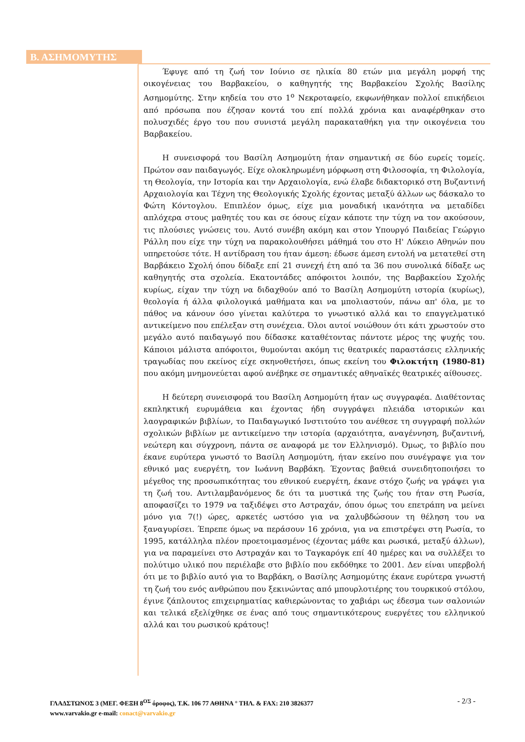Β. ΑΣΗΜΟΜΥΤΗΣ
Έφυγε από τη ζωή τον Ιούνιο σε ηλικία 80 ετών μια μεγάλη μορφή της οικογένειας του Βαρβακείου, ο καθηγητής της Βαρβακείου Σχολής Βασίλης Ασημομύτης. Στην κηδεία του στο 1<sup>ο</sup> Νεκροταφείο, εκφωνήθηκαν πολλοί επικήδειοι από πρόσωπα που έζησαν κοντά του επί πολλά χρόνια και αναφέρθηκαν στο πολυσχιδές έργο του που συνιστά μεγάλη παρακαταθήκη για την οικογένεια του Βαρβακείου.
Η συνεισφορά του Βασίλη Ασημομύτη ήταν σημαντική σε δύο ευρείς τομείς. Πρώτον σαν παιδαγωγός. Είχε ολοκληρωμένη μόρφωση στη Φιλοσοφία, τη Φιλολογία, τη Θεολογία, την Ιστορία και την Αρχαιολογία, ενώ έλαβε διδακτορικό στη Βυζαντινή Αρχαιολογία και Τέχνη της Θεολογικής Σχολής έχοντας μεταξύ άλλων ως δάσκαλο το Φώτη Κόντογλου. Επιπλέον όμως, είχε μια μοναδική ικανότητα να μεταδίδει απλόχερα στους μαθητές του και σε όσους είχαν κάποτε την τύχη να τον ακούσουν, τις πλούσιες γνώσεις του. Αυτό συνέβη ακόμη και στον Υπουργό Παιδείας Γεώργιο Ράλλη που είχε την τύχη να παρακολουθήσει μάθημά του στο Η' Λύκειο Αθηνών που υπηρετούσε τότε. Η αντίδραση του ήταν άμεση: έδωσε άμεση εντολή να μετατεθεί στη Βαρβάκειο Σχολή όπου δίδαξε επί 21 συνεχή έτη από τα 36 που συνολικά δίδαξε ως καθηγητής στα σχολεία. Εκατοντάδες απόφοιτοι λοιπόν, της Βαρβακείου Σχολής κυρίως, είχαν την τύχη να διδαχθούν από το Βασίλη Ασημομύτη ιστορία (κυρίως), θεολογία ή άλλα φιλολογικά μαθήματα και να μπολιαστούν, πάνω απ' όλα, με το πάθος να κάνουν όσο γίνεται καλύτερα το γνωστικό αλλά και το επαγγελματικό αντικείμενο που επέλεξαν στη συνέχεια. Όλοι αυτοί νοιώθουν ότι κάτι χρωστούν στο μεγάλο αυτό παιδαγωγό που δίδασκε καταθέτοντας πάντοτε μέρος της ψυχής του. Κάποιοι μάλιστα απόφοιτοι, θυμούνται ακόμη τις θεατρικές παραστάσεις ελληνικής τραγωδίας που εκείνος είχε σκηνοθετήσει, όπως εκείνη του Φιλοκτήτη (1980-81) που ακόμη μνημονεύεται αφού ανέβηκε σε σημαντικές αθηναϊκές θεατρικές αίθουσες.
Η δεύτερη συνεισφορά του Βασίλη Ασημομύτη ήταν ως συγγραφέα. Διαθέτοντας εκπληκτική ευρυμάθεια και έχοντας ήδη συγγράψει πλειάδα ιστορικών και λαογραφικών βιβλίων, το Παιδαγωγικό Ινστιτούτο του ανέθεσε τη συγγραφή πολλών σχολικών βιβλίων με αντικείμενο την ιστορία (αρχαιότητα, αναγέννηση, βυζαντινή, νεώτερη και σύγχρονη, πάντα σε αναφορά με τον Ελληνισμό). Όμως, το βιβλίο που έκανε ευρύτερα γνωστό το Βασίλη Ασημομύτη, ήταν εκείνο που συνέγραψε για τον εθνικό μας ευεργέτη, τον Ιωάννη Βαρβάκη. Έχοντας βαθειά συνειδητοποιήσει το μέγεθος της προσωπικότητας του εθνικού ευεργέτη, έκανε στόχο ζωής να γράψει για τη ζωή του. Αντιλαμβανόμενος δε ότι τα μυστικά της ζωής του ήταν στη Ρωσία, αποφασίζει το 1979 να ταξιδέψει στο Αστραχάν, όπου όμως του επετράπη να μείνει μόνο για 7(!) ώρες, αρκετές ωστόσο για να χαλυβδώσουν τη θέληση του να ξαναγυρίσει. Έπρεπε όμως να περάσουν 16 χρόνια, για να επιστρέψει στη Ρωσία, το 1995, κατάλληλα πλέον προετοιμασμένος (έχοντας μάθε και ρωσικά, μεταξύ άλλων), για να παραμείνει στο Αστραχάν και το Ταγκαρόγκ επί 40 ημέρες και να συλλέξει το πολύτιμο υλικό που περιέλαβε στο βιβλίο που εκδόθηκε το 2001. Δεν είναι υπερβολή ότι με το βιβλίο αυτό για το Βαρβάκη, ο Βασίλης Ασημομύτης έκανε ευρύτερα γνωστή τη ζωή του ενός ανθρώπου που ξεκινώντας από μπουρλοτιέρης του τουρκικού στόλου, έγινε ζάπλουτος επιχειρηματίας καθιερώνοντας το χαβιάρι ως έδεσμα των σαλονιών και τελικά εξελίχθηκε σε ένας από τους σημαντικότερους ευεργέτες του ελληνικού αλλά και του ρωσικού κράτους!
- 2/3 - ΓΛΑΔΣΤΩΝΟΣ 3 (ΜΕΓ. ΦΕΞΗ 8<sup>ΟΣ</sup> όροφος), Τ.Κ. 106 77 ΑΘΗΝΑ ° ΤΗΛ. & FAX: 210 3826377
www.varvakio.gr e-mail: conact@varvakio.gr